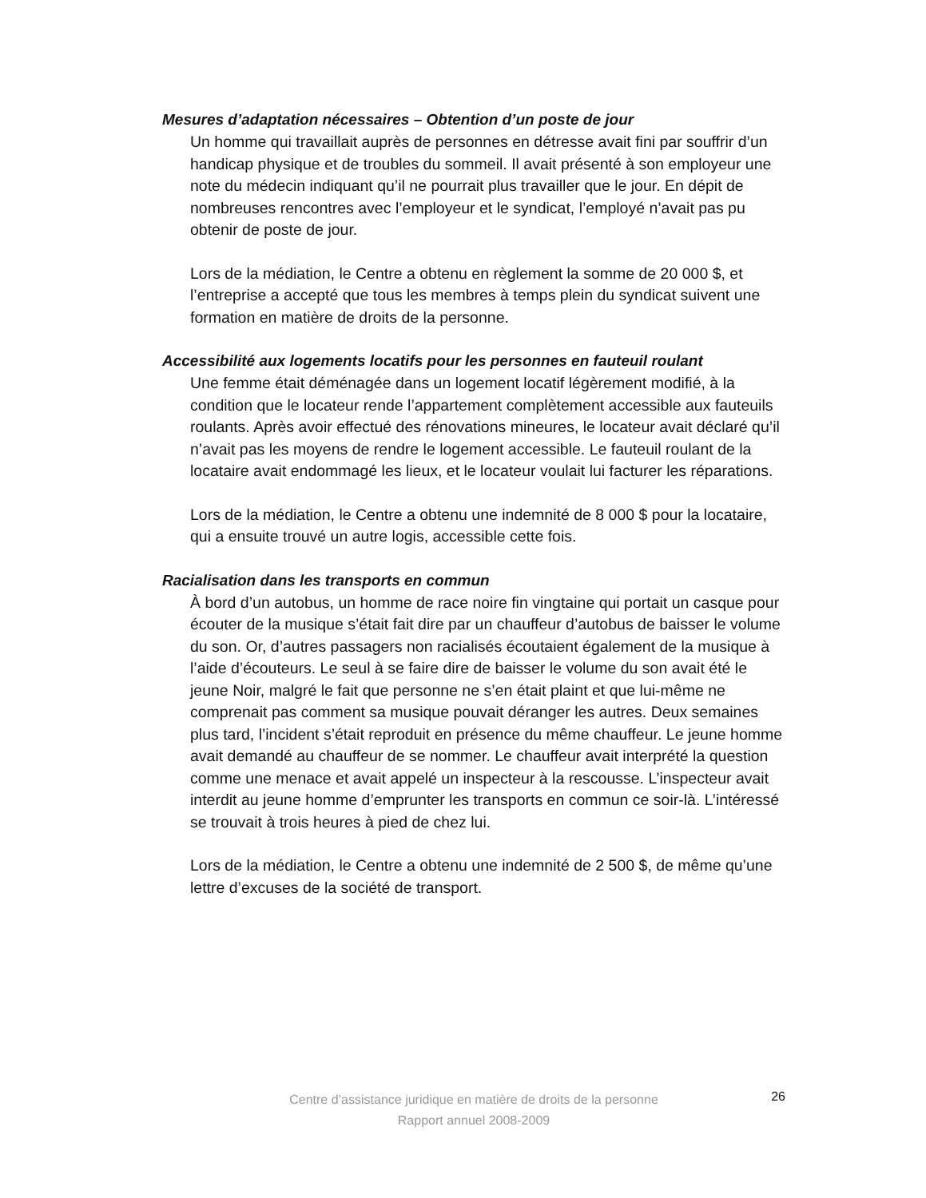Mesures d’adaptation nécessaires – Obtention d’un poste de jour
Un homme qui travaillait auprès de personnes en détresse avait fini par souffrir d’un handicap physique et de troubles du sommeil. Il avait présenté à son employeur une note du médecin indiquant qu’il ne pourrait plus travailler que le jour. En dépit de nombreuses rencontres avec l’employeur et le syndicat, l’employé n’avait pas pu obtenir de poste de jour.
Lors de la médiation, le Centre a obtenu en règlement la somme de 20 000 $, et l’entreprise a accepté que tous les membres à temps plein du syndicat suivent une formation en matière de droits de la personne.
Accessibilité aux logements locatifs pour les personnes en fauteuil roulant
Une femme était déménagée dans un logement locatif légèrement modifié, à la condition que le locateur rende l’appartement complètement accessible aux fauteuils roulants. Après avoir effectué des rénovations mineures, le locateur avait déclaré qu’il n’avait pas les moyens de rendre le logement accessible. Le fauteuil roulant de la locataire avait endommagé les lieux, et le locateur voulait lui facturer les réparations.
Lors de la médiation, le Centre a obtenu une indemnité de 8 000 $ pour la locataire, qui a ensuite trouvé un autre logis, accessible cette fois.
Racialisation dans les transports en commun
À bord d’un autobus, un homme de race noire fin vingtaine qui portait un casque pour écouter de la musique s’était fait dire par un chauffeur d’autobus de baisser le volume du son. Or, d’autres passagers non racialisés écoutaient également de la musique à l’aide d’écouteurs. Le seul à se faire dire de baisser le volume du son avait été le jeune Noir, malgré le fait que personne ne s’en était plaint et que lui-même ne comprenait pas comment sa musique pouvait déranger les autres. Deux semaines plus tard, l’incident s’était reproduit en présence du même chauffeur. Le jeune homme avait demandé au chauffeur de se nommer. Le chauffeur avait interprété la question comme une menace et avait appelé un inspecteur à la rescousse. L’inspecteur avait interdit au jeune homme d’emprunter les transports en commun ce soir-là. L’intéressé se trouvait à trois heures à pied de chez lui.
Lors de la médiation, le Centre a obtenu une indemnité de 2 500 $, de même qu’une lettre d’excuses de la société de transport.
Centre d’assistance juridique en matière de droits de la personne
Rapport annuel 2008-2009
26